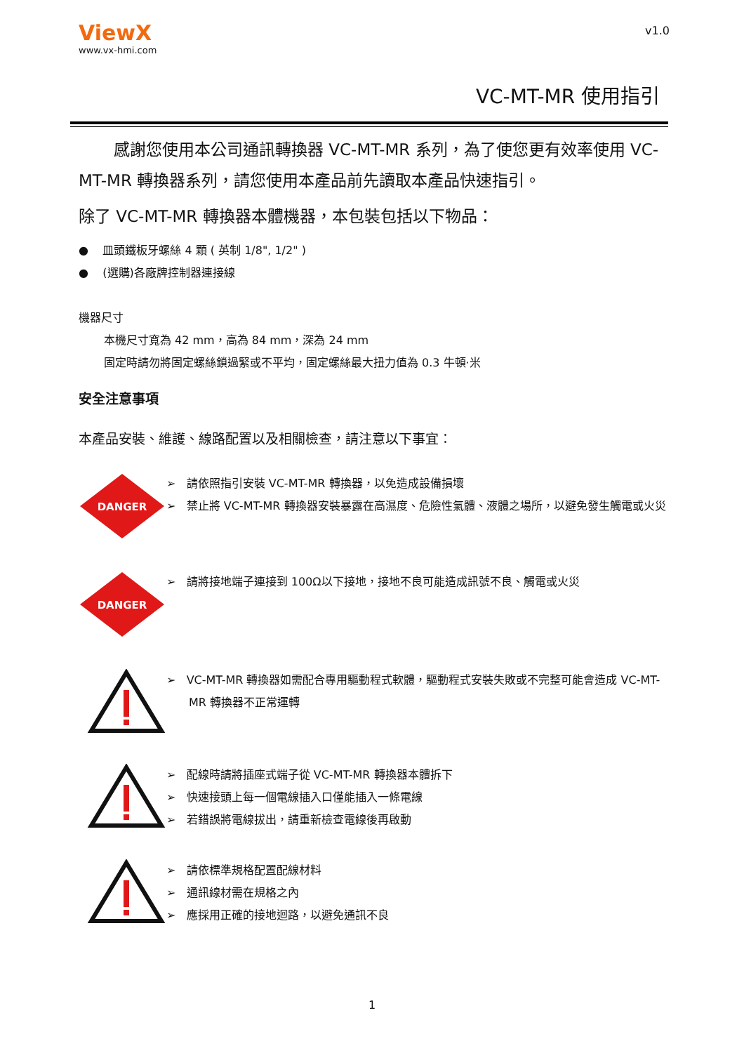ViewX
www.vx-hmi.com
v1.0
VC-MT-MR 使用指引
感謝您使用本公司通訊轉換器 VC-MT-MR 系列，為了使您更有效率使用 VC-MT-MR 轉換器系列，請您使用本產品前先讀取本產品快速指引。
除了 VC-MT-MR 轉換器本體機器，本包裝包括以下物品：
● 皿頭鐵板牙螺絲 4 顆 ( 英制 1/8", 1/2" )
● (選購)各廠牌控制器連接線
機器尺寸
本機尺寸寬為 42 mm，高為 84 mm，深為 24 mm
固定時請勿將固定螺絲鎖過緊或不平均，固定螺絲最大扭力值為 0.3 牛頓·米
安全注意事項
本產品安裝、維護、線路配置以及相關檢查，請注意以下事宜：
DANGER
➢ 請依照指引安裝 VC-MT-MR 轉換器，以免造成設備損壞
➢ 禁止將 VC-MT-MR 轉換器安裝暴露在高濕度、危險性氣體、液體之場所，以避免發生觸電或火災
DANGER
➢ 請將接地端子連接到 100Ω以下接地，接地不良可能造成訊號不良、觸電或火災
➢ VC-MT-MR 轉換器如需配合專用驅動程式軟體，驅動程式安裝失敗或不完整可能會造成 VC-MT-MR 轉換器不正常運轉
➢ 配線時請將插座式端子從 VC-MT-MR 轉換器本體拆下
➢ 快速接頭上每一個電線插入口僅能插入一條電線
➢ 若錯誤將電線拔出，請重新檢查電線後再啟動
➢ 請依標準規格配置配線材料
➢ 通訊線材需在規格之內
➢ 應採用正確的接地迴路，以避免通訊不良
1